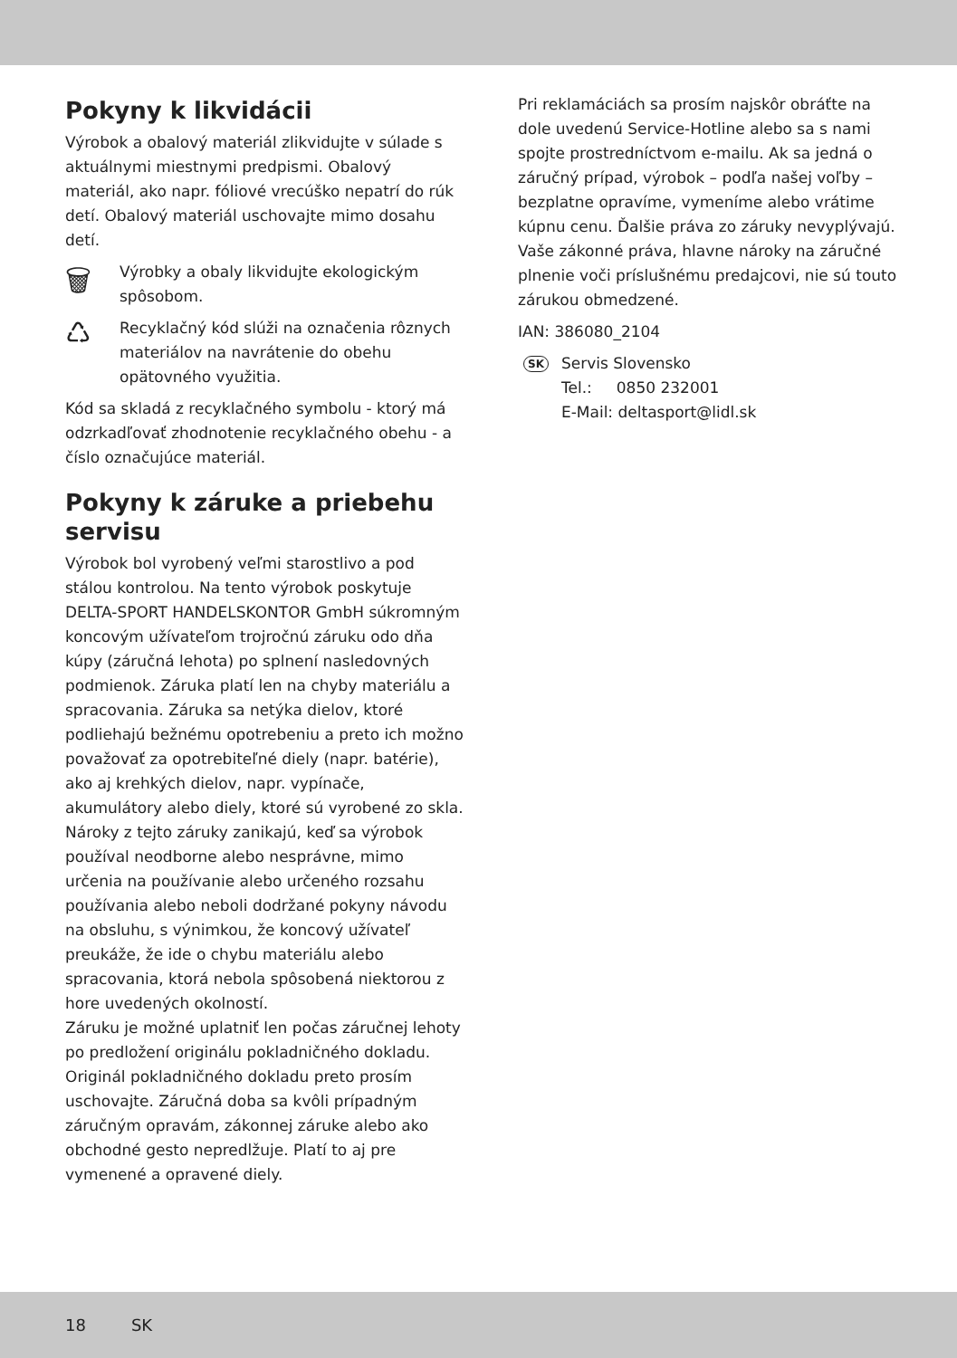Pokyny k likvidácii
Výrobok a obalový materiál zlikvidujte v súlade s aktuálnymi miestnymi predpismi. Obalový materiál, ako napr. fóliové vrecúško nepatrí do rúk detí. Obalový materiál uschovajte mimo dosahu detí.
🗑
Výrobky a obaly likvidujte ekologickým spôsobom.
♺
Recyklačný kód slúži na označenia rôznych materiálov na navrátenie do obehu opätovného využitia.
Kód sa skladá z recyklačného symbolu - ktorý má odzrkadľovať zhodnotenie recyklačného obehu - a číslo označujúce materiál.
Pokyny k záruke a priebehu servisu
Výrobok bol vyrobený veľmi starostlivo a pod stálou kontrolou. Na tento výrobok poskytuje DELTA-SPORT HANDELSKONTOR GmbH súkromným koncovým užívateľom trojročnú záruku odo dňa kúpy (záručná lehota) po splnení nasledovných podmienok. Záruka platí len na chyby materiálu a spracovania. Záruka sa netýka dielov, ktoré podliehajú bežnému opotrebeniu a preto ich možno považovať za opotrebiteľné diely (napr. batérie), ako aj krehkých dielov, napr. vypínače, akumulátory alebo diely, ktoré sú vyrobené zo skla.
Nároky z tejto záruky zanikajú, keď sa výrobok používal neodborne alebo nesprávne, mimo určenia na používanie alebo určeného rozsahu používania alebo neboli dodržané pokyny návodu na obsluhu, s výnimkou, že koncový užívateľ preukáže, že ide o chybu materiálu alebo spracovania, ktorá nebola spôsobená niektorou z hore uvedených okolností.
Záruku je možné uplatniť len počas záručnej lehoty po predložení originálu pokladničného dokladu. Originál pokladničného dokladu preto prosím uschovajte. Záručná doba sa kvôli prípadným záručným opravám, zákonnej záruke alebo ako obchodné gesto nepredlžuje. Platí to aj pre vymenené a opravené diely.
Pri reklamáciách sa prosím najskôr obráťte na dole uvedenú Service-Hotline alebo sa s nami spojte prostredníctvom e-mailu. Ak sa jedná o záručný prípad, výrobok – podľa našej voľby – bezplatne opravíme, vymeníme alebo vrátime kúpnu cenu. Ďalšie práva zo záruky nevyplývajú. Vaše zákonné práva, hlavne nároky na záručné plnenie voči príslušnému predajcovi, nie sú touto zárukou obmedzené.
IAN: 386080_2104
SK
Servis Slovensko
Tel.: 0850 232001
E-Mail: deltasport@lidl.sk
18 SK